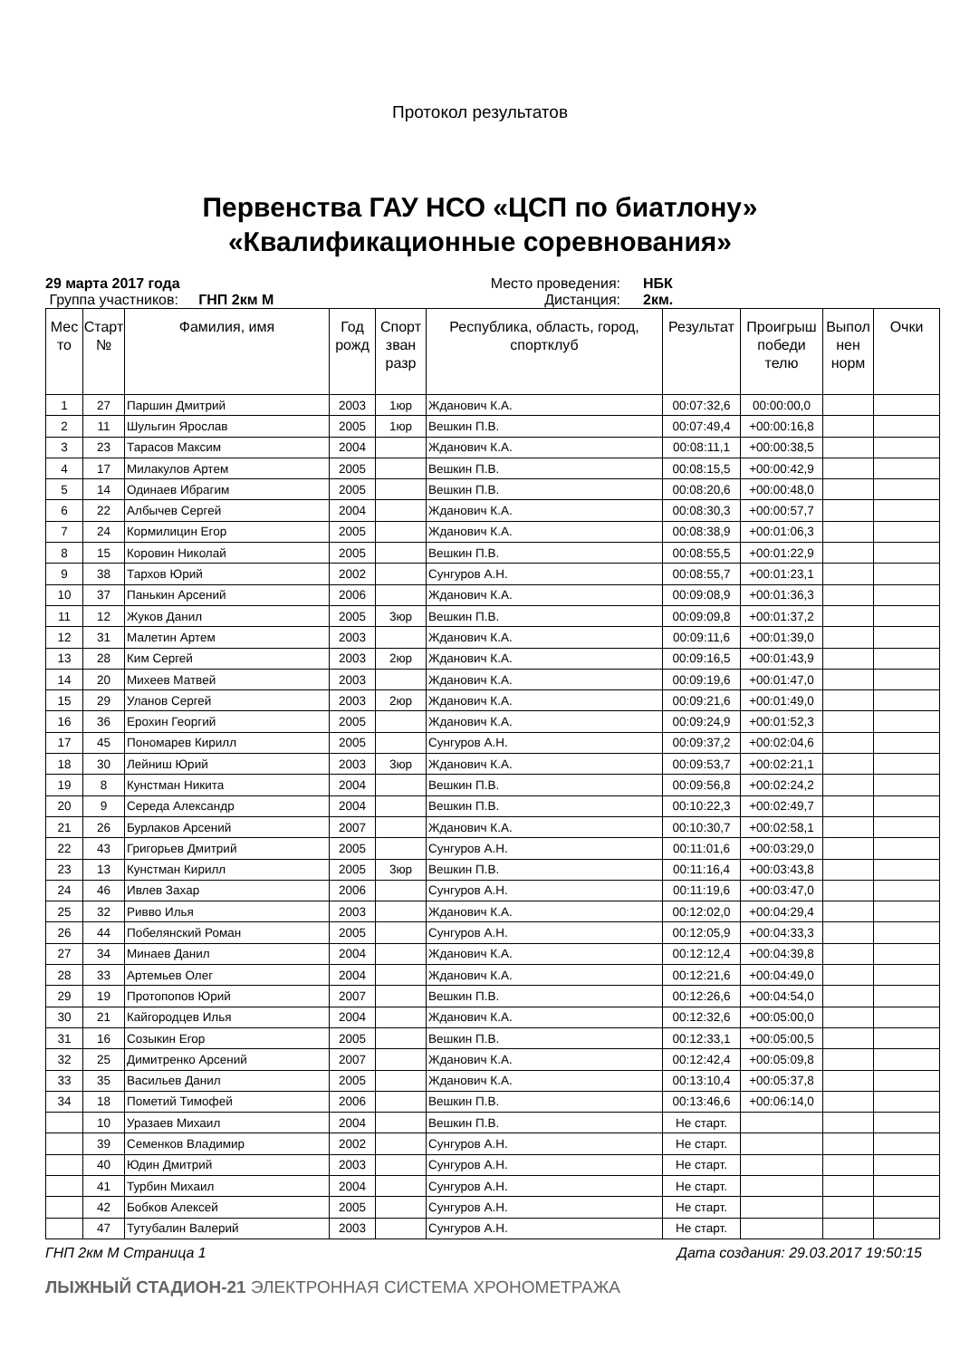Протокол результатов
Первенства ГАУ НСО «ЦСП по биатлону»
«Квалификационные соревнования»
29 марта 2017 года
Место проведения:
НБК
Группа участников: ГНП 2км М
Дистанция:
2км.
| Мес то | Старт № | Фамилия, имя | Год рожд | Спорт зван разр | Республика, область, город, спортклуб | Результат | Проигрыш победи телю | Выпол нен норм | Очки |
| --- | --- | --- | --- | --- | --- | --- | --- | --- | --- |
| 1 | 27 | Паршин Дмитрий | 2003 | 1юр | Жданович К.А. | 00:07:32,6 | 00:00:00,0 | | |
| 2 | 11 | Шульгин Ярослав | 2005 | 1юр | Вешкин П.В. | 00:07:49,4 | +00:00:16,8 | | |
| 3 | 23 | Тарасов Максим | 2004 | | Жданович К.А. | 00:08:11,1 | +00:00:38,5 | | |
| 4 | 17 | Милакулов Артем | 2005 | | Вешкин П.В. | 00:08:15,5 | +00:00:42,9 | | |
| 5 | 14 | Одинаев Ибрагим | 2005 | | Вешкин П.В. | 00:08:20,6 | +00:00:48,0 | | |
| 6 | 22 | Албычев Сергей | 2004 | | Жданович К.А. | 00:08:30,3 | +00:00:57,7 | | |
| 7 | 24 | Кормилицин Егор | 2005 | | Жданович К.А. | 00:08:38,9 | +00:01:06,3 | | |
| 8 | 15 | Коровин Николай | 2005 | | Вешкин П.В. | 00:08:55,5 | +00:01:22,9 | | |
| 9 | 38 | Тархов Юрий | 2002 | | Сунгуров А.Н. | 00:08:55,7 | +00:01:23,1 | | |
| 10 | 37 | Панькин Арсений | 2006 | | Жданович К.А. | 00:09:08,9 | +00:01:36,3 | | |
| 11 | 12 | Жуков Данил | 2005 | 3юр | Вешкин П.В. | 00:09:09,8 | +00:01:37,2 | | |
| 12 | 31 | Малетин Артем | 2003 | | Жданович К.А. | 00:09:11,6 | +00:01:39,0 | | |
| 13 | 28 | Ким Сергей | 2003 | 2юр | Жданович К.А. | 00:09:16,5 | +00:01:43,9 | | |
| 14 | 20 | Михеев Матвей | 2003 | | Жданович К.А. | 00:09:19,6 | +00:01:47,0 | | |
| 15 | 29 | Уланов Сергей | 2003 | 2юр | Жданович К.А. | 00:09:21,6 | +00:01:49,0 | | |
| 16 | 36 | Ерохин Георгий | 2005 | | Жданович К.А. | 00:09:24,9 | +00:01:52,3 | | |
| 17 | 45 | Пономарев Кирилл | 2005 | | Сунгуров А.Н. | 00:09:37,2 | +00:02:04,6 | | |
| 18 | 30 | Лейниш Юрий | 2003 | 3юр | Жданович К.А. | 00:09:53,7 | +00:02:21,1 | | |
| 19 | 8 | Кунстман Никита | 2004 | | Вешкин П.В. | 00:09:56,8 | +00:02:24,2 | | |
| 20 | 9 | Середа Александр | 2004 | | Вешкин П.В. | 00:10:22,3 | +00:02:49,7 | | |
| 21 | 26 | Бурлаков Арсений | 2007 | | Жданович К.А. | 00:10:30,7 | +00:02:58,1 | | |
| 22 | 43 | Григорьев Дмитрий | 2005 | | Сунгуров А.Н. | 00:11:01,6 | +00:03:29,0 | | |
| 23 | 13 | Кунстман Кирилл | 2005 | 3юр | Вешкин П.В. | 00:11:16,4 | +00:03:43,8 | | |
| 24 | 46 | Ивлев Захар | 2006 | | Сунгуров А.Н. | 00:11:19,6 | +00:03:47,0 | | |
| 25 | 32 | Ривво Илья | 2003 | | Жданович К.А. | 00:12:02,0 | +00:04:29,4 | | |
| 26 | 44 | Побелянский Роман | 2005 | | Сунгуров А.Н. | 00:12:05,9 | +00:04:33,3 | | |
| 27 | 34 | Минаев Данил | 2004 | | Жданович К.А. | 00:12:12,4 | +00:04:39,8 | | |
| 28 | 33 | Артемьев Олег | 2004 | | Жданович К.А. | 00:12:21,6 | +00:04:49,0 | | |
| 29 | 19 | Протопопов Юрий | 2007 | | Вешкин П.В. | 00:12:26,6 | +00:04:54,0 | | |
| 30 | 21 | Кайгородцев Илья | 2004 | | Жданович К.А. | 00:12:32,6 | +00:05:00,0 | | |
| 31 | 16 | Созыкин Егор | 2005 | | Вешкин П.В. | 00:12:33,1 | +00:05:00,5 | | |
| 32 | 25 | Димитренко Арсений | 2007 | | Жданович К.А. | 00:12:42,4 | +00:05:09,8 | | |
| 33 | 35 | Васильев Данил | 2005 | | Жданович К.А. | 00:13:10,4 | +00:05:37,8 | | |
| 34 | 18 | Пометий Тимофей | 2006 | | Вешкин П.В. | 00:13:46,6 | +00:06:14,0 | | |
| | 10 | Уразаев Михаил | 2004 | | Вешкин П.В. | Не старт. | | | |
| | 39 | Семенков Владимир | 2002 | | Сунгуров А.Н. | Не старт. | | | |
| | 40 | Юдин Дмитрий | 2003 | | Сунгуров А.Н. | Не старт. | | | |
| | 41 | Турбин Михаил | 2004 | | Сунгуров А.Н. | Не старт. | | | |
| | 42 | Бобков Алексей | 2005 | | Сунгуров А.Н. | Не старт. | | | |
| | 47 | Тутубалин Валерий | 2003 | | Сунгуров А.Н. | Не старт. | | | |
ГНП 2км М Страница 1 Дата создания: 29.03.2017 19:50:15
ЛЫЖНЫЙ СТАДИОН-21 ЭЛЕКТРОННАЯ СИСТЕМА ХРОНОМЕТРАЖА